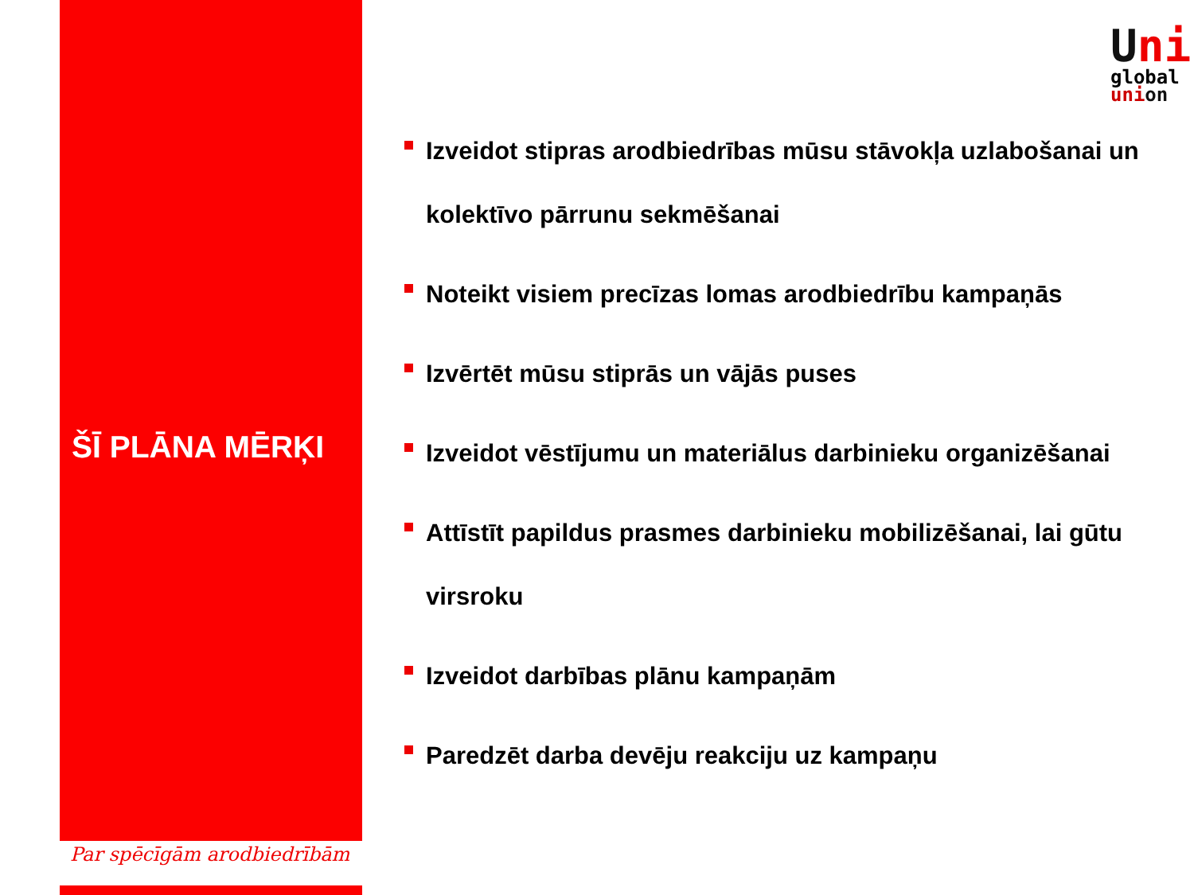Uni
global
union
ŠĪ PLĀNA MĒRĶI
Izveidot stipras arodbiedrības mūsu stāvokļa uzlabošanai un kolektīvo pārrunu sekmēšanai
Noteikt visiem precīzas lomas arodbiedrību kampaņās
Izvērtēt mūsu stiprās un vājās puses
Izveidot vēstījumu un materiālus darbinieku organizēšanai
Attīstīt papildus prasmes darbinieku mobilizēšanai, lai gūtu virsroku
Izveidot darbības plānu kampaņām
Paredzēt darba devēju reakciju uz kampaņu
Par spēcīgām arodbiedrībām